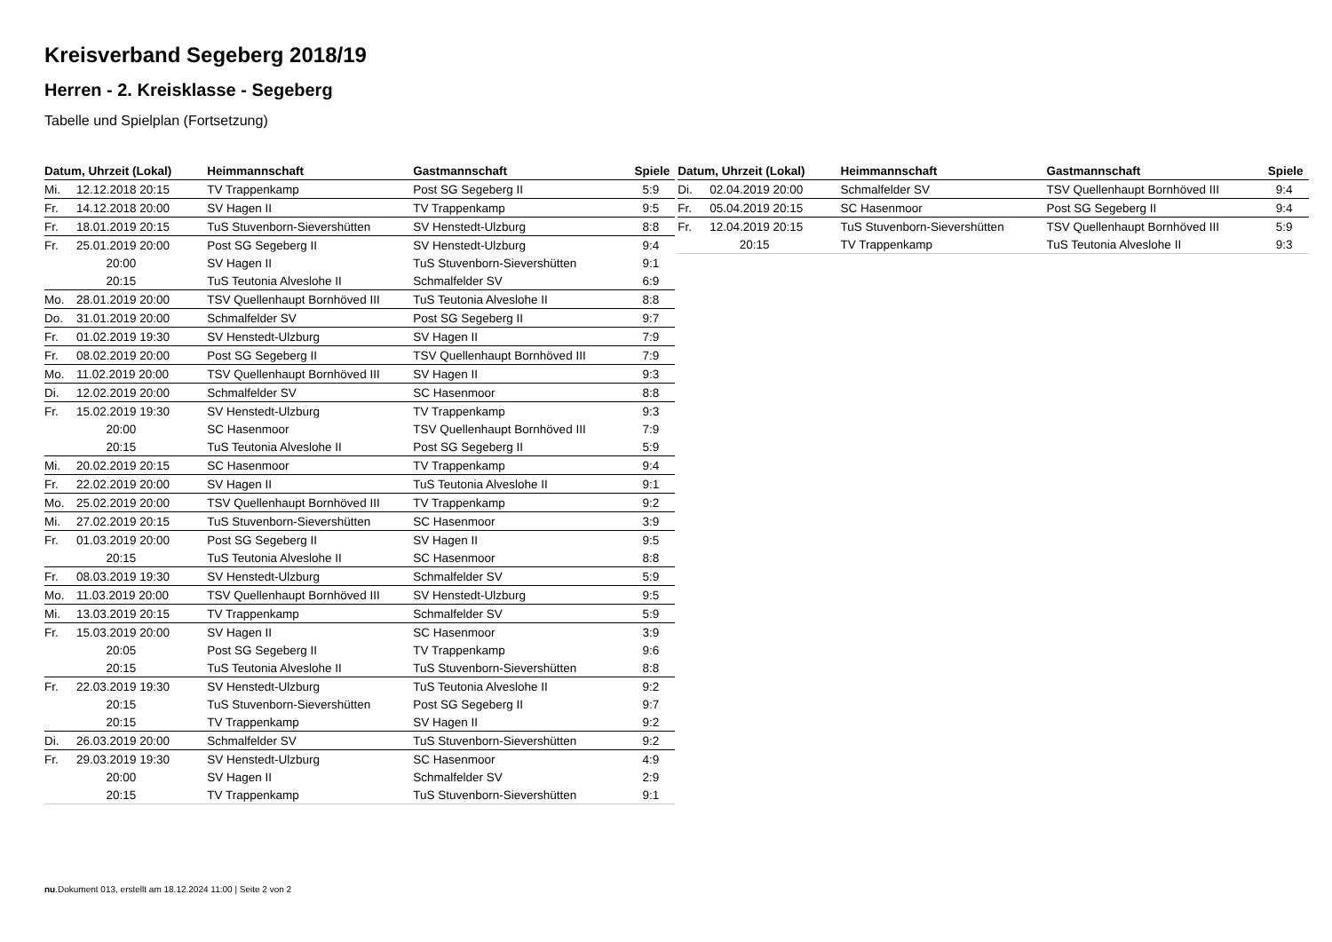Kreisverband Segeberg 2018/19
Herren - 2. Kreisklasse - Segeberg
Tabelle und Spielplan (Fortsetzung)
| Datum, Uhrzeit (Lokal) | | Heimmannschaft | Gastmannschaft | Spiele |
| --- | --- | --- | --- | --- |
| Mi. | 12.12.2018 20:15 | TV Trappenkamp | Post SG Segeberg II | 5:9 |
| Fr. | 14.12.2018 20:00 | SV Hagen II | TV Trappenkamp | 9:5 |
| Fr. | 18.01.2019 20:15 | TuS Stuvenborn-Sievershütten | SV Henstedt-Ulzburg | 8:8 |
| Fr. | 25.01.2019 20:00 | Post SG Segeberg II | SV Henstedt-Ulzburg | 9:4 |
| | 20:00 | SV Hagen II | TuS Stuvenborn-Sievershütten | 9:1 |
| | 20:15 | TuS Teutonia Alveslohe II | Schmalfelder SV | 6:9 |
| Mo. | 28.01.2019 20:00 | TSV Quellenhaupt Bornhöved III | TuS Teutonia Alveslohe II | 8:8 |
| Do. | 31.01.2019 20:00 | Schmalfelder SV | Post SG Segeberg II | 9:7 |
| Fr. | 01.02.2019 19:30 | SV Henstedt-Ulzburg | SV Hagen II | 7:9 |
| Fr. | 08.02.2019 20:00 | Post SG Segeberg II | TSV Quellenhaupt Bornhöved III | 7:9 |
| Mo. | 11.02.2019 20:00 | TSV Quellenhaupt Bornhöved III | SV Hagen II | 9:3 |
| Di. | 12.02.2019 20:00 | Schmalfelder SV | SC Hasenmoor | 8:8 |
| Fr. | 15.02.2019 19:30 | SV Henstedt-Ulzburg | TV Trappenkamp | 9:3 |
| | 20:00 | SC Hasenmoor | TSV Quellenhaupt Bornhöved III | 7:9 |
| | 20:15 | TuS Teutonia Alveslohe II | Post SG Segeberg II | 5:9 |
| Mi. | 20.02.2019 20:15 | SC Hasenmoor | TV Trappenkamp | 9:4 |
| Fr. | 22.02.2019 20:00 | SV Hagen II | TuS Teutonia Alveslohe II | 9:1 |
| Mo. | 25.02.2019 20:00 | TSV Quellenhaupt Bornhöved III | TV Trappenkamp | 9:2 |
| Mi. | 27.02.2019 20:15 | TuS Stuvenborn-Sievershütten | SC Hasenmoor | 3:9 |
| Fr. | 01.03.2019 20:00 | Post SG Segeberg II | SV Hagen II | 9:5 |
| | 20:15 | TuS Teutonia Alveslohe II | SC Hasenmoor | 8:8 |
| Fr. | 08.03.2019 19:30 | SV Henstedt-Ulzburg | Schmalfelder SV | 5:9 |
| Mo. | 11.03.2019 20:00 | TSV Quellenhaupt Bornhöved III | SV Henstedt-Ulzburg | 9:5 |
| Mi. | 13.03.2019 20:15 | TV Trappenkamp | Schmalfelder SV | 5:9 |
| Fr. | 15.03.2019 20:00 | SV Hagen II | SC Hasenmoor | 3:9 |
| | 20:05 | Post SG Segeberg II | TV Trappenkamp | 9:6 |
| | 20:15 | TuS Teutonia Alveslohe II | TuS Stuvenborn-Sievershütten | 8:8 |
| Fr. | 22.03.2019 19:30 | SV Henstedt-Ulzburg | TuS Teutonia Alveslohe II | 9:2 |
| | 20:15 | TuS Stuvenborn-Sievershütten | Post SG Segeberg II | 9:7 |
| | 20:15 | TV Trappenkamp | SV Hagen II | 9:2 |
| Di. | 26.03.2019 20:00 | Schmalfelder SV | TuS Stuvenborn-Sievershütten | 9:2 |
| Fr. | 29.03.2019 19:30 | SV Henstedt-Ulzburg | SC Hasenmoor | 4:9 |
| | 20:00 | SV Hagen II | Schmalfelder SV | 2:9 |
| | 20:15 | TV Trappenkamp | TuS Stuvenborn-Sievershütten | 9:1 |
| Datum, Uhrzeit (Lokal) | | Heimmannschaft | Gastmannschaft | Spiele |
| --- | --- | --- | --- | --- |
| Di. | 02.04.2019 20:00 | Schmalfelder SV | TSV Quellenhaupt Bornhöved III | 9:4 |
| Fr. | 05.04.2019 20:15 | SC Hasenmoor | Post SG Segeberg II | 9:4 |
| Fr. | 12.04.2019 20:15 | TuS Stuvenborn-Sievershütten | TSV Quellenhaupt Bornhöved III | 5:9 |
| | 20:15 | TV Trappenkamp | TuS Teutonia Alveslohe II | 9:3 |
nu.Dokument 013, erstellt am 18.12.2024 11:00 | Seite 2 von 2